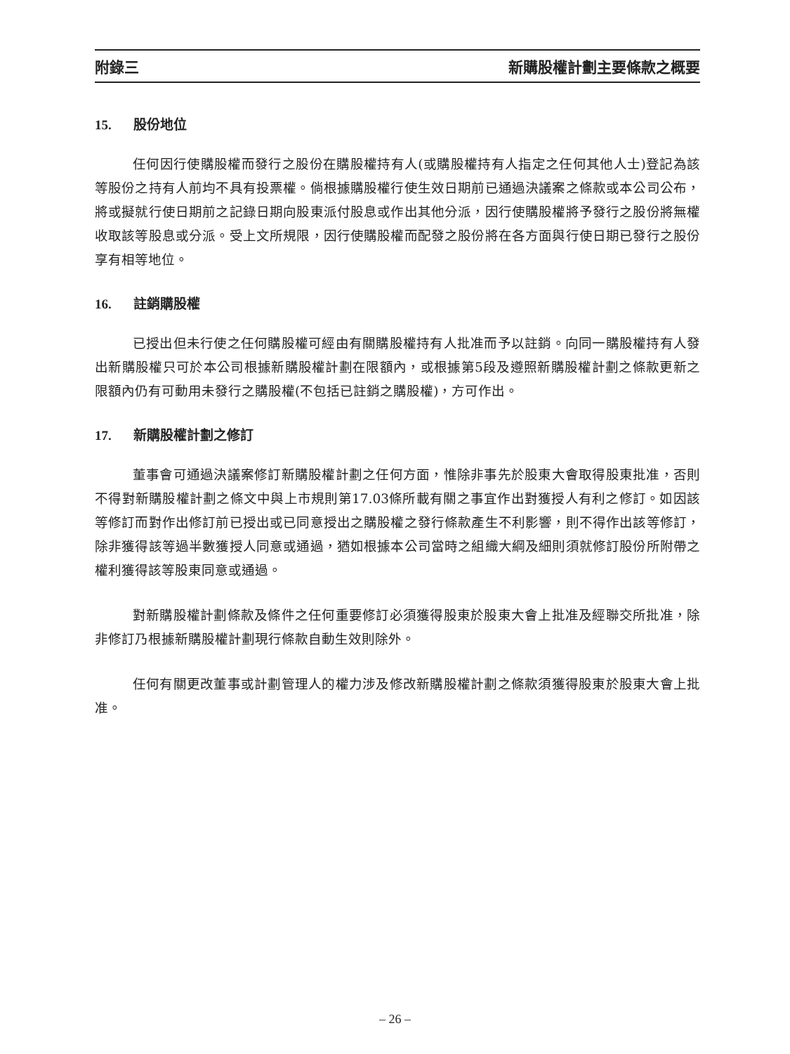附錄三 新購股權計劃主要條款之概要
15. 股份地位
任何因行使購股權而發行之股份在購股權持有人(或購股權持有人指定之任何其他人士)登記為該等股份之持有人前均不具有投票權。倘根據購股權行使生效日期前已通過決議案之條款或本公司公布，將或擬就行使日期前之記錄日期向股東派付股息或作出其他分派，因行使購股權將予發行之股份將無權收取該等股息或分派。受上文所規限，因行使購股權而配發之股份將在各方面與行使日期已發行之股份享有相等地位。
16. 註銷購股權
已授出但未行使之任何購股權可經由有關購股權持有人批准而予以註銷。向同一購股權持有人發出新購股權只可於本公司根據新購股權計劃在限額內，或根據第5段及遵照新購股權計劃之條款更新之限額內仍有可動用未發行之購股權(不包括已註銷之購股權)，方可作出。
17. 新購股權計劃之修訂
董事會可通過決議案修訂新購股權計劃之任何方面，惟除非事先於股東大會取得股東批准，否則不得對新購股權計劃之條文中與上市規則第17.03條所載有關之事宜作出對獲授人有利之修訂。如因該等修訂而對作出修訂前已授出或已同意授出之購股權之發行條款產生不利影響，則不得作出該等修訂，除非獲得該等過半數獲授人同意或通過，猶如根據本公司當時之組織大綱及細則須就修訂股份所附帶之權利獲得該等股東同意或通過。
對新購股權計劃條款及條件之任何重要修訂必須獲得股東於股東大會上批准及經聯交所批准，除非修訂乃根據新購股權計劃現行條款自動生效則除外。
任何有關更改董事或計劃管理人的權力涉及修改新購股權計劃之條款須獲得股東於股東大會上批准。
– 26 –